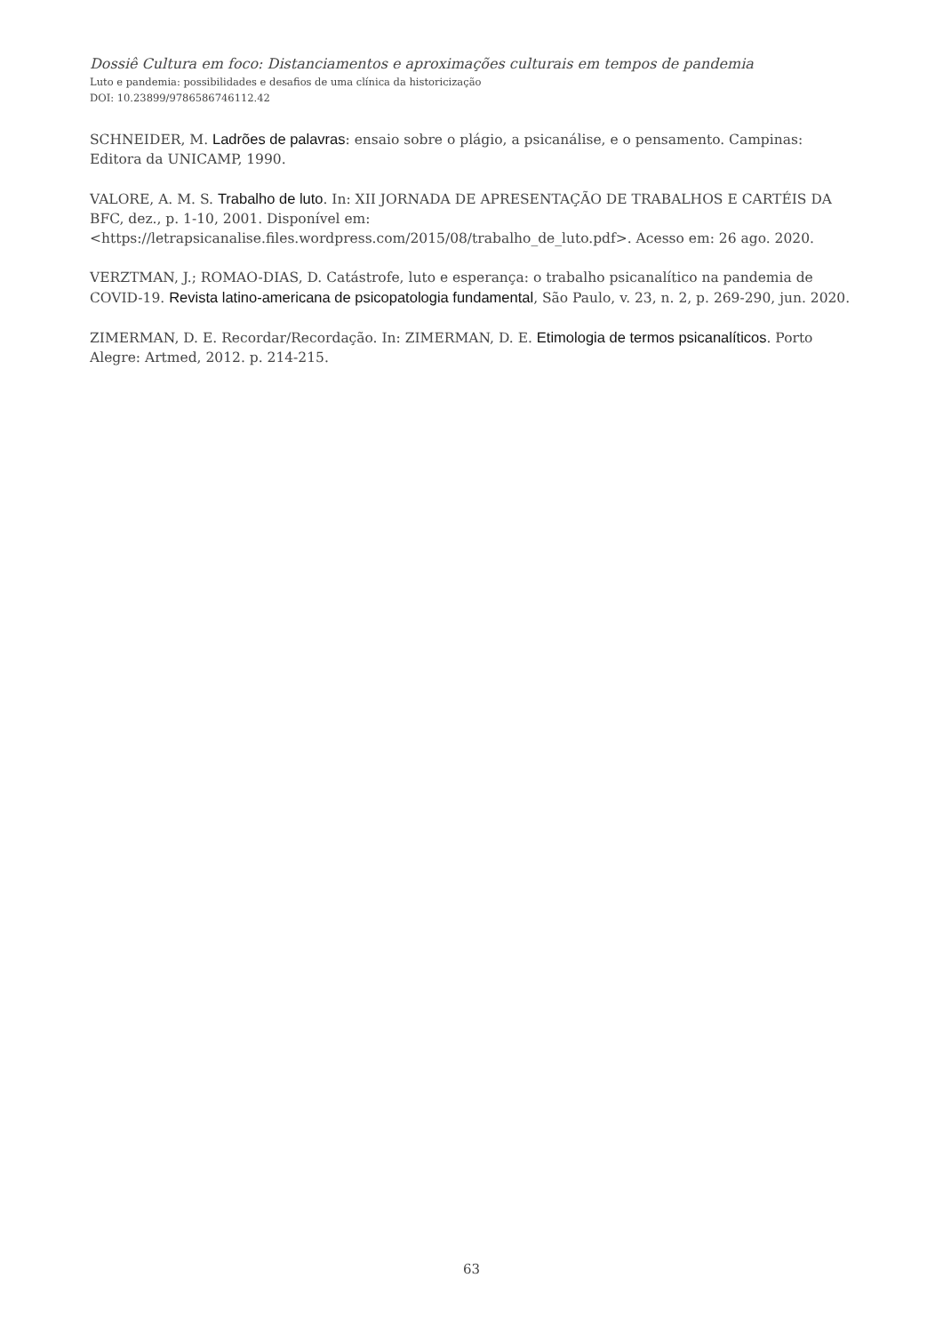Dossiê Cultura em foco: Distanciamentos e aproximações culturais em tempos de pandemia
Luto e pandemia: possibilidades e desafios de uma clínica da historicização
DOI: 10.23899/9786586746112.42
SCHNEIDER, M. Ladrões de palavras: ensaio sobre o plágio, a psicanálise, e o pensamento. Campinas: Editora da UNICAMP, 1990.
VALORE, A. M. S. Trabalho de luto. In: XII JORNADA DE APRESENTAÇÃO DE TRABALHOS E CARTÉIS DA BFC, dez., p. 1-10, 2001. Disponível em: <https://letrapsicanalise.files.wordpress.com/2015/08/trabalho_de_luto.pdf>. Acesso em: 26 ago. 2020.
VERZTMAN, J.; ROMAO-DIAS, D. Catástrofe, luto e esperança: o trabalho psicanalítico na pandemia de COVID-19. Revista latino-americana de psicopatologia fundamental, São Paulo, v. 23, n. 2, p. 269-290, jun. 2020.
ZIMERMAN, D. E. Recordar/Recordação. In: ZIMERMAN, D. E. Etimologia de termos psicanalíticos. Porto Alegre: Artmed, 2012. p. 214-215.
63